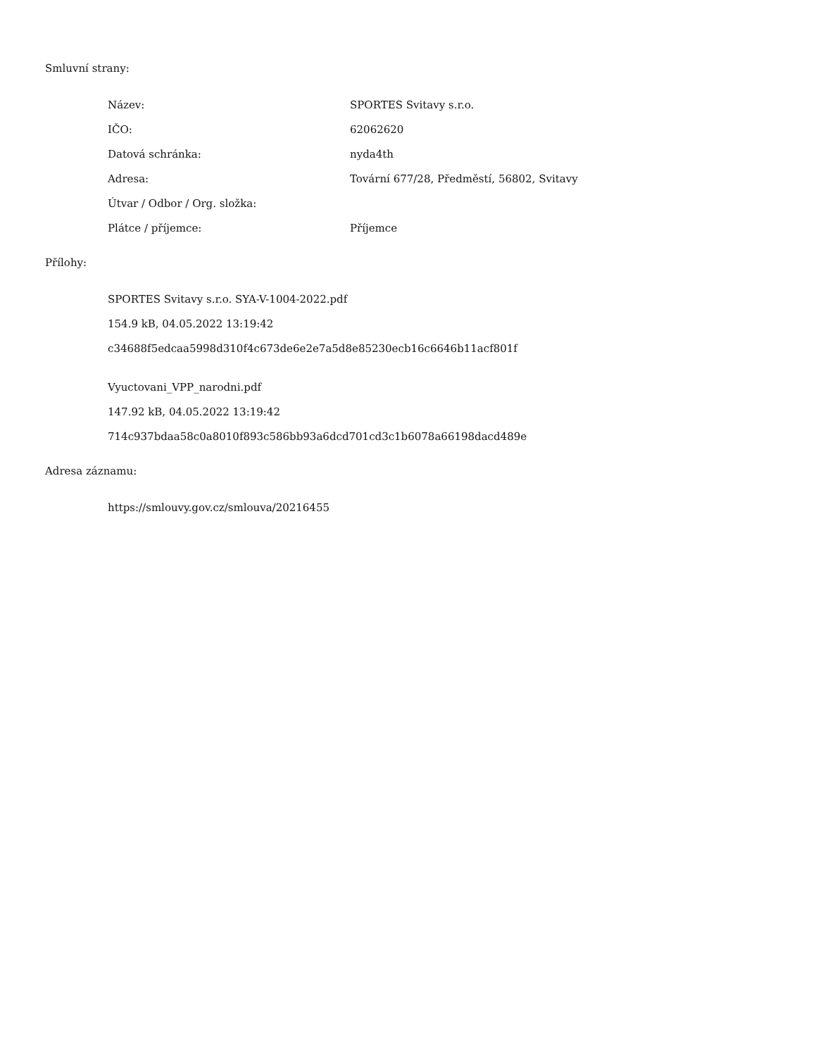Smluvní strany:
Název: SPORTES Svitavy s.r.o.
IČO: 62062620
Datová schránka: nyda4th
Adresa: Tovární 677/28, Předměstí, 56802, Svitavy
Útvar / Odbor / Org. složka:
Plátce / příjemce: Příjemce
Přílohy:
SPORTES Svitavy s.r.o. SYA-V-1004-2022.pdf
154.9 kB, 04.05.2022 13:19:42
c34688f5edcaa5998d310f4c673de6e2e7a5d8e85230ecb16c6646b11acf801f
Vyuctovani_VPP_narodni.pdf
147.92 kB, 04.05.2022 13:19:42
714c937bdaa58c0a8010f893c586bb93a6dcd701cd3c1b6078a66198dacd489e
Adresa záznamu:
https://smlouvy.gov.cz/smlouva/20216455